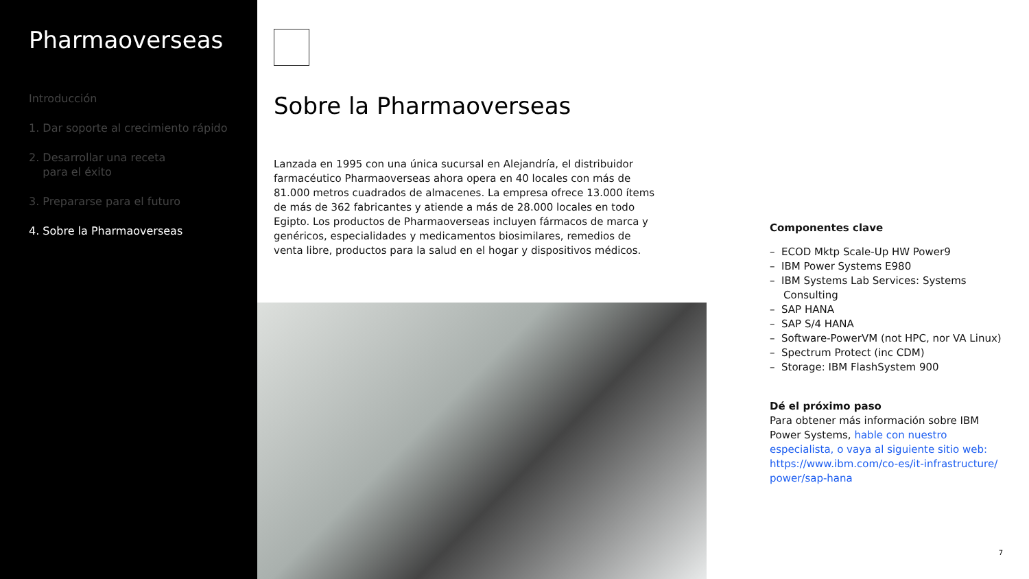Pharmaoverseas
Introducción
1. Dar soporte al crecimiento rápido
2. Desarrollar una receta
para el éxito
3. Prepararse para el futuro
4. Sobre la Pharmaoverseas
Sobre la Pharmaoverseas
Lanzada en 1995 con una única sucursal en Alejandría, el distribuidor farmacéutico Pharmaoverseas ahora opera en 40 locales con más de 81.000 metros cuadrados de almacenes. La empresa ofrece 13.000 ítems de más de 362 fabricantes y atiende a más de 28.000 locales en todo Egipto. Los productos de Pharmaoverseas incluyen fármacos de marca y genéricos, especialidades y medicamentos biosimilares, remedios de venta libre, productos para la salud en el hogar y dispositivos médicos.
Componentes clave
– ECOD Mktp Scale-Up HW Power9
– IBM Power Systems E980
– IBM Systems Lab Services: Systems Consulting
– SAP HANA
– SAP S/4 HANA
– Software-PowerVM (not HPC, nor VA Linux)
– Spectrum Protect (inc CDM)
– Storage: IBM FlashSystem 900
Dé el próximo paso
Para obtener más información sobre IBM Power Systems, hable con nuestro especialista, o vaya al siguiente sitio web: https://www.ibm.com/co-es/it-infrastructure/ power/sap-hana
7